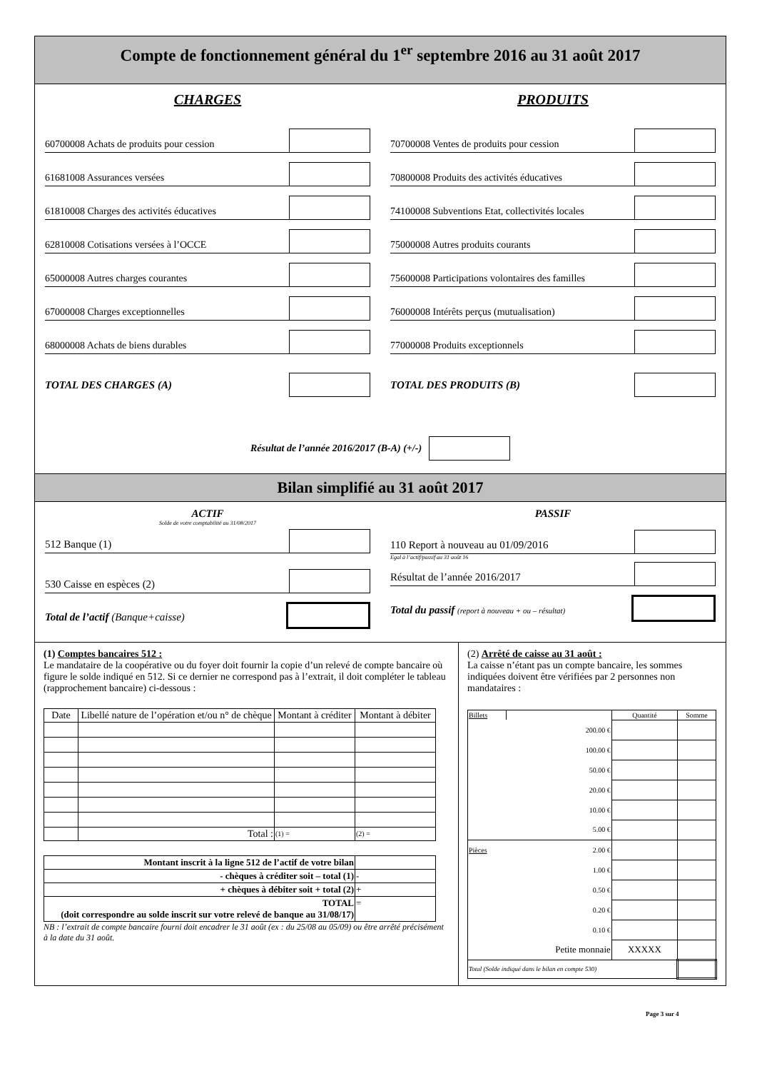Compte de fonctionnement général du 1<sup>er</sup> septembre 2016 au 31 août 2017
CHARGES
60700008 Achats de produits pour cession
61681008 Assurances versées
61810008 Charges des activités éducatives
62810008 Cotisations versées à l’OCCE
65000008 Autres charges courantes
67000008 Charges exceptionnelles
68000008 Achats de biens durables
TOTAL DES CHARGES (A)
PRODUITS
70700008 Ventes de produits pour cession
70800008 Produits des activités éducatives
74100008 Subventions Etat, collectivités locales
75000008 Autres produits courants
75600008 Participations volontaires des familles
76000008 Intérêts perçus (mutualisation)
77000008 Produits exceptionnels
TOTAL DES PRODUITS (B)
Résultat de l’année 2016/2017 (B-A) (+/-)
Bilan simplifié au 31 août 2017
ACTIF
Solde de votre comptabilité au 31/08/2017
512 Banque (1)
530 Caisse en espèces (2)
Total de l’actif (Banque+caisse)
PASSIF
110 Report à nouveau au 01/09/2016
Egal à l’actif/passif au 31 août 16
Résultat de l’année 2016/2017
Total du passif (report à nouveau + ou – résultat)
(1) Comptes bancaires 512 :
Le mandataire de la coopérative ou du foyer doit fournir la copie d’un relevé de compte bancaire où figure le solde indiqué en 512. Si ce dernier ne correspond pas à l’extrait, il doit compléter le tableau (rapprochement bancaire) ci-dessous :
| Date | Libellé nature de l’opération et/ou n° de chèque | Montant à créditer | Montant à débiter |
| --- | --- | --- | --- |
| | Total : | (1) = | (2) = |
| Montant inscrit à la ligne 512 de l’actif de votre bilan | |
| - chèques à créditer soit – total (1) | - |
| + chèques à débiter soit + total (2) | + |
| TOTAL (doit correspondre au solde inscrit sur votre relevé de banque au 31/08/17) | = |
NB : l’extrait de compte bancaire fourni doit encadrer le 31 août (ex : du 25/08 au 05/09) ou être arrêté précisément à la date du 31 août.
(2) Arrêté de caisse au 31 août :
La caisse n’étant pas un compte bancaire, les sommes indiquées doivent être vérifiées par 2 personnes non mandataires :
| Billets | | Quantité | Somme |
| | 200.00 € | | |
| | 100.00 € | | |
| | 50.00 € | | |
| | 20.00 € | | |
| | 10.00 € | | |
| | 5.00 € | | |
| Pièces | 2.00 € | | |
| | 1.00 € | | |
| | 0.50 € | | |
| | 0.20 € | | |
| | 0.10 € | | |
| | Petite monnaie | XXXXX | |
| Total (Solde indiqué dans le bilan en compte 530) | | | |
Page 3 sur 4